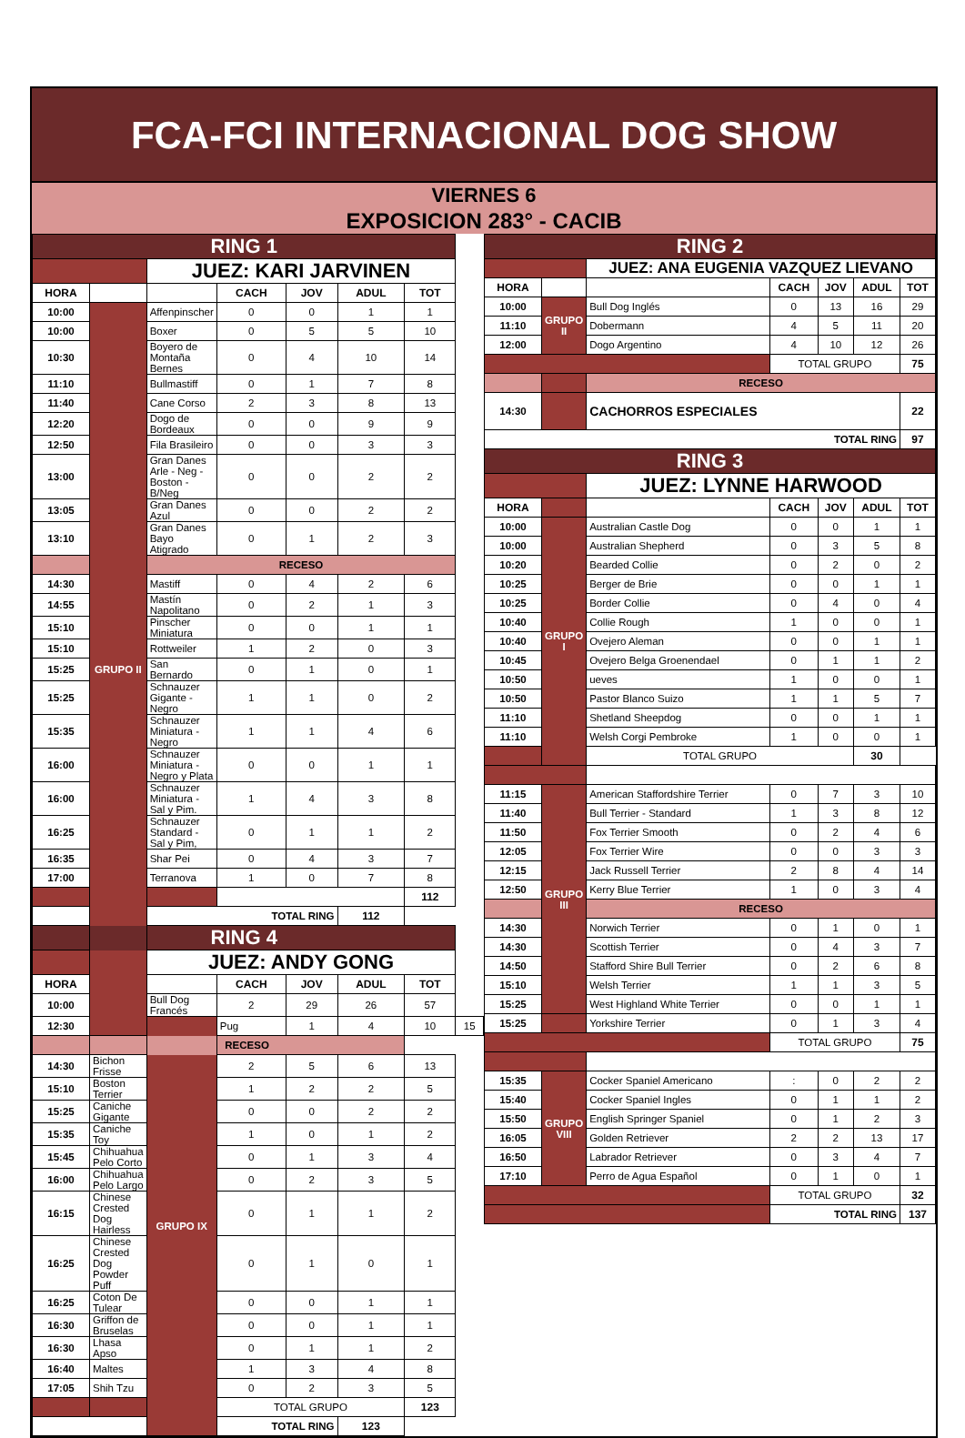FCA-FCI INTERNACIONAL DOG SHOW
VIERNES 6
EXPOSICION 283° - CACIB
| RING 1 | | | | | | | |
| | | JUEZ: KARI JARVINEN | | | | | |
| HORA | | | CACH | JOV | ADUL | TOT | |
| 10:00 | GRUPO II | Affenpinscher | 0 | 0 | 1 | 1 | |
| 10:00 | | Boxer | 0 | 5 | 5 | 10 | |
| 10:30 | | Boyero de Montaña Bernes | 0 | 4 | 10 | 14 | |
| 11:10 | | Bullmastiff | 0 | 1 | 7 | 8 | |
| 11:40 | | Cane Corso | 2 | 3 | 8 | 13 | |
| 12:20 | | Dogo de Bordeaux | 0 | 0 | 9 | 9 | |
| 12:50 | | Fila Brasileiro | 0 | 0 | 3 | 3 | |
| 13:00 | | Gran Danes Arle - Neg - Boston -B/Neg | 0 | 0 | 2 | 2 | |
| 13:05 | | Gran Danes Azul | 0 | 0 | 2 | 2 | |
| 13:10 | | Gran Danes Bayo Atigrado | 0 | 1 | 2 | 3 | |
| | | RECESO | | | | | |
| 14:30 | | Mastiff | 0 | 4 | 2 | 6 | |
| 14:55 | | Mastín Napolitano | 0 | 2 | 1 | 3 | |
| 15:10 | | Pinscher Miniatura | 0 | 0 | 1 | 1 | |
| 15:10 | | Rottweiler | 1 | 2 | 0 | 3 | |
| 15:25 | | San Bernardo | 0 | 1 | 0 | 1 | |
| 15:25 | | Schnauzer Gigante - Negro | 1 | 1 | 0 | 2 | |
| 15:35 | | Schnauzer Miniatura - Negro | 1 | 1 | 4 | 6 | |
| 16:00 | | Schnauzer Miniatura - Negro y Plata | 0 | 0 | 1 | 1 | |
| 16:00 | | Schnauzer Miniatura - Sal y Pim. | 1 | 4 | 3 | 8 | |
| 16:25 | | Schnauzer Standard - Sal y Pim, | 0 | 1 | 1 | 2 | |
| 16:35 | | Shar Pei | 0 | 4 | 3 | 7 | |
| 17:00 | | Terranova | 1 | 0 | 7 | 8 | |
| | | | | | | 112 | |
| TOTAL RING | | | | | 112 | | |
| RING 4 | | | | | | | |
| | | JUEZ: ANDY GONG | | | | | |
| HORA | | | CACH | JOV | ADUL | TOT | |
| 10:00 | | Bull Dog Francés | 2 | 29 | 26 | 57 | |
| 12:30 | | GRUPO IX | Pug | 1 | 4 | 10 | 15 |
| | RECESO | | | | | | |
| 14:30 | Bichon Frisse | | 2 | 5 | 6 | 13 | |
| 15:10 | Boston Terrier | | 1 | 2 | 2 | 5 | |
| 15:25 | Caniche Gigante | | 0 | 0 | 2 | 2 | |
| 15:35 | Caniche Toy | | 1 | 0 | 1 | 2 | |
| 15:45 | Chihuahua Pelo Corto | | 0 | 1 | 3 | 4 | |
| 16:00 | Chihuahua Pelo Largo | | 0 | 2 | 3 | 5 | |
| 16:15 | Chinese Crested Dog Hairless | | 0 | 1 | 1 | 2 | |
| 16:25 | Chinese Crested Dog Powder Puff | | 0 | 1 | 0 | 1 | |
| 16:25 | Coton De Tulear | | 0 | 0 | 1 | 1 | |
| 16:30 | Griffon de Bruselas | | 0 | 0 | 1 | 1 | |
| 16:30 | Lhasa Apso | | 0 | 1 | 1 | 2 | |
| 16:40 | Maltes | | 1 | 3 | 4 | 8 | |
| 17:05 | Shih Tzu | | 0 | 2 | 3 | 5 | |
| | | | TOTAL GRUPO | | | 123 | |
| TOTAL RING | | | | | 123 | | |
| RING 2 | | | | | | |
| | | JUEZ: ANA EUGENIA VAZQUEZ LIEVANO | | | | |
| HORA | | | CACH | JOV | ADUL | TOT |
| 10:00 | GRUPO II | Bull Dog Inglés | 0 | 13 | 16 | 29 |
| 11:10 | | Dobermann | 4 | 5 | 11 | 20 |
| 12:00 | | Dogo Argentino | 4 | 10 | 12 | 26 |
| | | | TOTAL GRUPO | | | 75 |
| | | RECESO | | | | |
| 14:30 | | CACHORROS ESPECIALES | | | | 22 |
| TOTAL RING | | | | | | 97 |
| RING 3 | | | | | | |
| | | JUEZ: LYNNE HARWOOD | | | | |
| HORA | | | CACH | JOV | ADUL | TOT |
| 10:00 | GRUPO I | Australian Castle Dog | 0 | 0 | 1 | 1 |
| 10:00 | | Australian Shepherd | 0 | 3 | 5 | 8 |
| 10:20 | | Bearded Collie | 0 | 2 | 0 | 2 |
| 10:25 | | Berger de Brie | 0 | 0 | 1 | 1 |
| 10:25 | | Border Collie | 0 | 4 | 0 | 4 |
| 10:40 | | Collie Rough | 1 | 0 | 0 | 1 |
| 10:40 | | Ovejero Aleman | 0 | 0 | 1 | 1 |
| 10:45 | | Ovejero Belga Groenendael | 0 | 1 | 1 | 2 |
| 10:50 | | ueves | 1 | 0 | 0 | 1 |
| 10:50 | | Pastor Blanco Suizo | 1 | 1 | 5 | 7 |
| 11:10 | | Shetland Sheepdog | 0 | 0 | 1 | 1 |
| 11:10 | | Welsh Corgi Pembroke | 1 | 0 | 0 | 1 |
| | | TOTAL GRUPO | | | 30 | |
| 11:15 | GRUPO III | American Staffordshire Terrier | 0 | 7 | 3 | 10 |
| 11:40 | | Bull Terrier - Standard | 1 | 3 | 8 | 12 |
| 11:50 | | Fox Terrier Smooth | 0 | 2 | 4 | 6 |
| 12:05 | | Fox Terrier Wire | 0 | 0 | 3 | 3 |
| 12:15 | | Jack Russell Terrier | 2 | 8 | 4 | 14 |
| 12:50 | | Kerry Blue Terrier | 1 | 0 | 3 | 4 |
| | | RECESO | | | | |
| 14:30 | | Norwich Terrier | 0 | 1 | 0 | 1 |
| 14:30 | | Scottish Terrier | 0 | 4 | 3 | 7 |
| 14:50 | | Stafford Shire Bull Terrier | 0 | 2 | 6 | 8 |
| 15:10 | | Welsh Terrier | 1 | 1 | 3 | 5 |
| 15:25 | | West Highland White Terrier | 0 | 0 | 1 | 1 |
| 15:25 | | Yorkshire Terrier | 0 | 1 | 3 | 4 |
| | | | TOTAL GRUPO | | | 75 |
| 15:35 | GRUPO VIII | Cocker Spaniel Americano | : | 0 | 2 | 2 |
| 15:40 | | Cocker Spaniel Ingles | 0 | 1 | 1 | 2 |
| 15:50 | | English Springer Spaniel | 0 | 1 | 2 | 3 |
| 16:05 | | Golden Retriever | 2 | 2 | 13 | 17 |
| 16:50 | | Labrador Retriever | 0 | 3 | 4 | 7 |
| 17:10 | | Perro de Agua Español | 0 | 1 | 0 | 1 |
| | | | TOTAL GRUPO | | | 32 |
| | | | TOTAL RING | | | 137 |